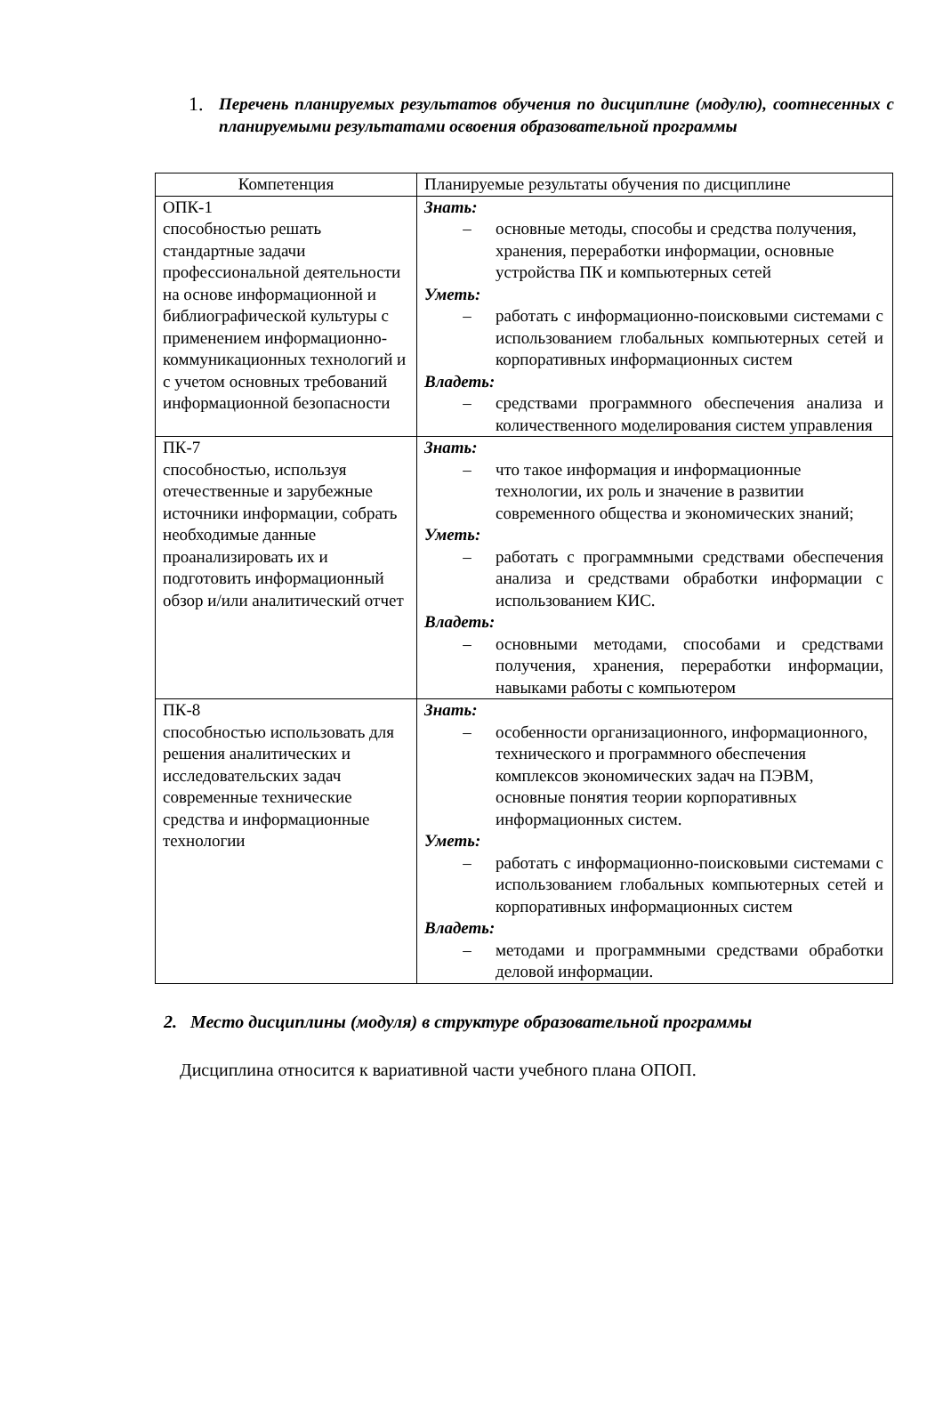1. Перечень планируемых результатов обучения по дисциплине (модулю), соотнесенных с планируемыми результатами освоения образовательной программы
| Компетенция | Планируемые результаты обучения по дисциплине |
| ОПК-1 способностью решать стандартные задачи профессиональной деятельности на основе информационной и библиографической культуры с применением информационно-коммуникационных технологий и с учетом основных требований информационной безопасности | Знать: – основные методы, способы и средства получения, хранения, переработки информации, основные устройства ПК и компьютерных сетей Уметь: – работать с информационно-поисковыми системами с использованием глобальных компьютерных сетей и корпоративных информационных систем Владеть: – средствами программного обеспечения анализа и количественного моделирования систем управления |
| ПК-7 способностью, используя отечественные и зарубежные источники информации, собрать необходимые данные проанализировать их и подготовить информационный обзор и/или аналитический отчет | Знать: – что такое информация и информационные технологии, их роль и значение в развитии современного общества и экономических знаний; Уметь: – работать с программными средствами обеспечения анализа и средствами обработки информации с использованием КИС. Владеть: – основными методами, способами и средствами получения, хранения, переработки информации, навыками работы с компьютером |
| ПК-8 способностью использовать для решения аналитических и исследовательских задач современные технические средства и информационные технологии | Знать: – особенности организационного, информационного, технического и программного обеспечения комплексов экономических задач на ПЭВМ, основные понятия теории корпоративных информационных систем. Уметь: – работать с информационно-поисковыми системами с использованием глобальных компьютерных сетей и корпоративных информационных систем Владеть: – методами и программными средствами обработки деловой информации. |
2. Место дисциплины (модуля) в структуре образовательной программы
Дисциплина относится к вариативной части учебного плана ОПОП.